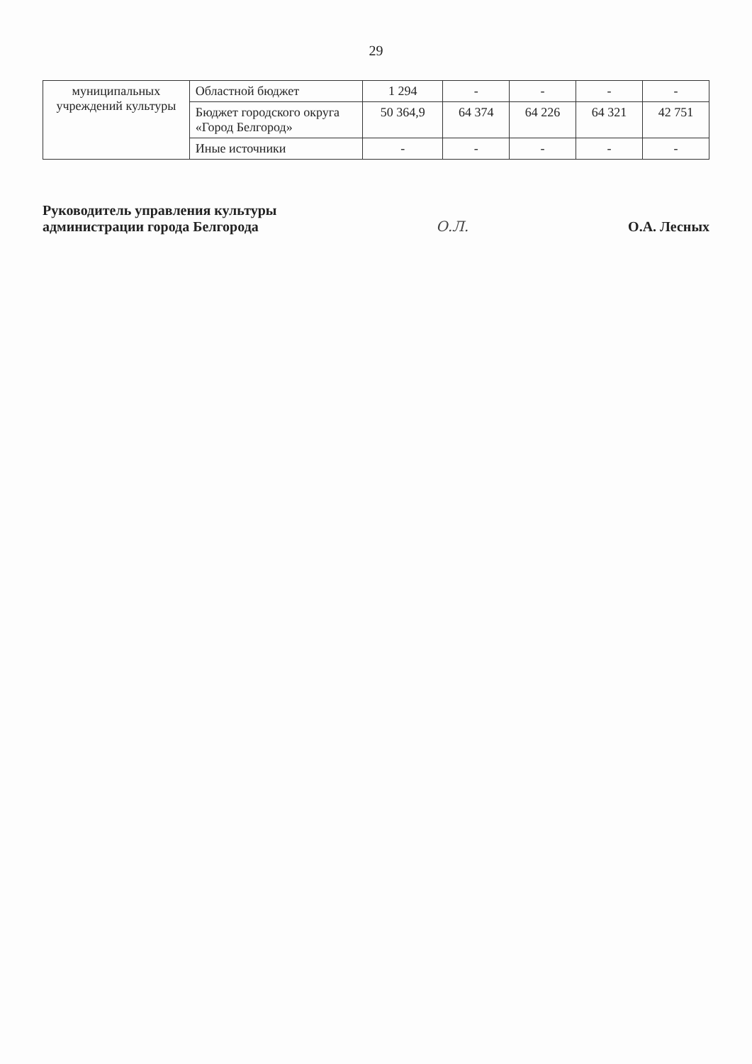29
| муниципальных учреждений культуры | Областной бюджет | 1 294 | - | - | - | - |
| | Бюджет городского округа «Город Белгород» | 50 364,9 | 64 374 | 64 226 | 64 321 | 42 751 |
| | Иные источники | - | - | - | - | - |
Руководитель управления культуры
администрации города Белгорода
О.Л.
О.А. Лесных